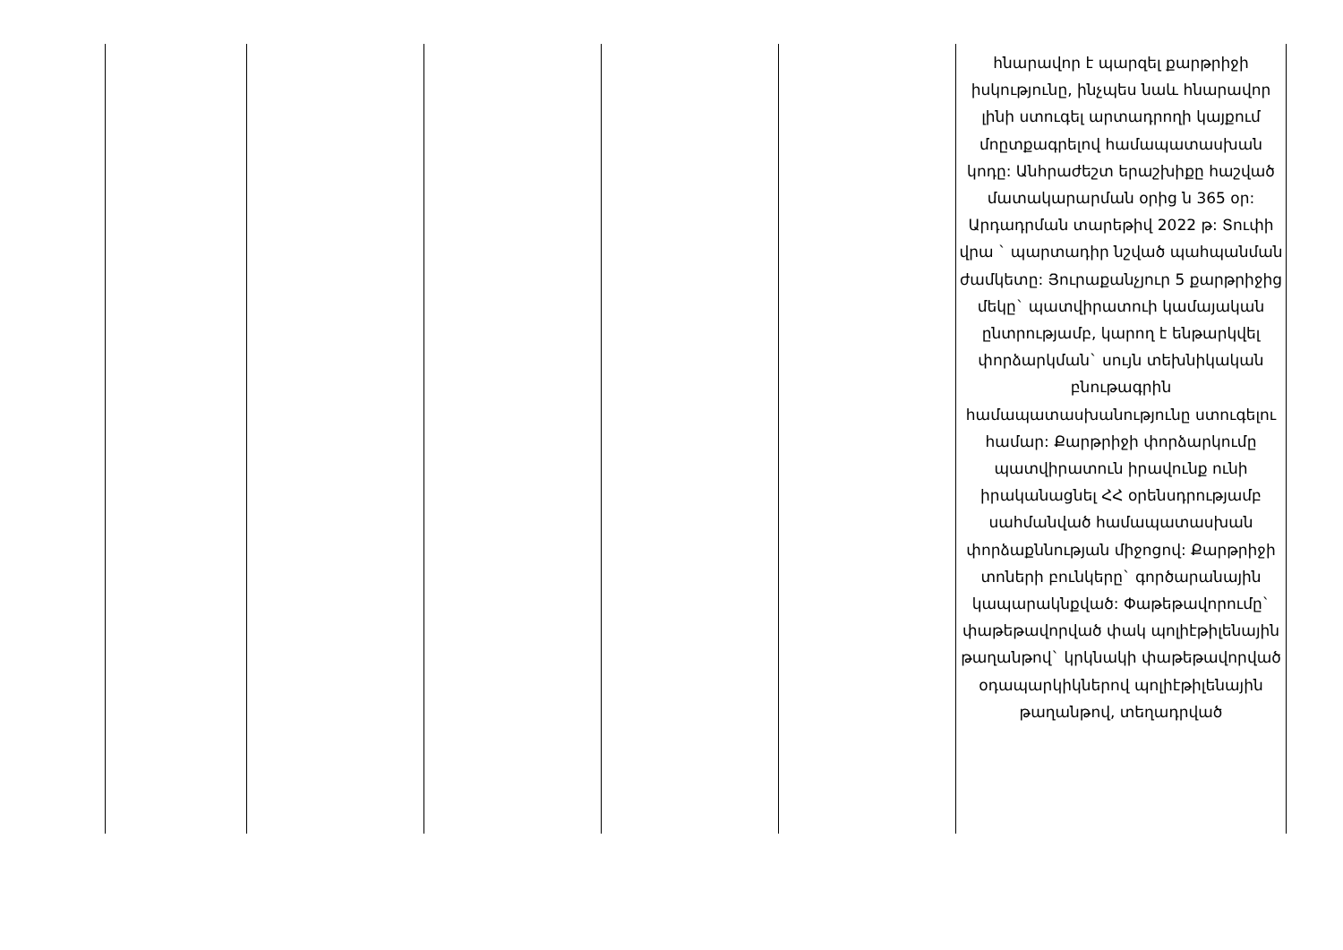| | | | | | հնարավոր է պարզել քարթրիջի իսկությունը, ինչպես նաև հնարավոր լինի ստուգել արտադրողի կայքում մոըտքագրելով համապատասխան կոդը: Անհրաժեշտ երաշխիքը հաշված մատակարարման օրից ն 365 օր: Արդադրման տարեթիվ 2022 թ: Տուփի վրա ` պարտադիր նշված պահպանման ժամկետը: Յուրաքանչյուր 5 քարթրիջից մեկը` պատվիրատուի կամայական ընտրությամբ, կարող է ենթարկվել փորձարկման` սույն տեխնիկական բնութագրին համապատասխանությունը ստուգելու համար: Քարթրիջի փորձարկումը պատվիրատուն իրավունք ունի իրականացնել ՀՀ օրենսդրությամբ սահմանված համապատասխան փորձաքննության միջոցով: Քարթրիջի տոների բունկերը` գործարանային կապարակնքված: Փաթեթավորումը` փաթեթավորված փակ պոլիէթիլենային թաղանթով` կրկնակի փաթեթավորված օդապարկիկներով պոլիէթիլենային թաղանթով, տեղադրված |